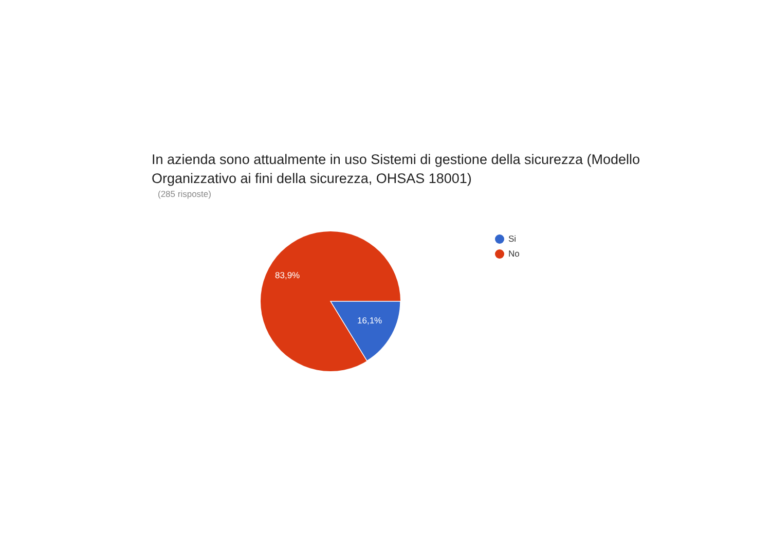In azienda sono attualmente in uso Sistemi di gestione della sicurezza (Modello Organizzativo ai fini della sicurezza, OHSAS 18001)
(285 risposte)
83,9%
16,1%
Si
No